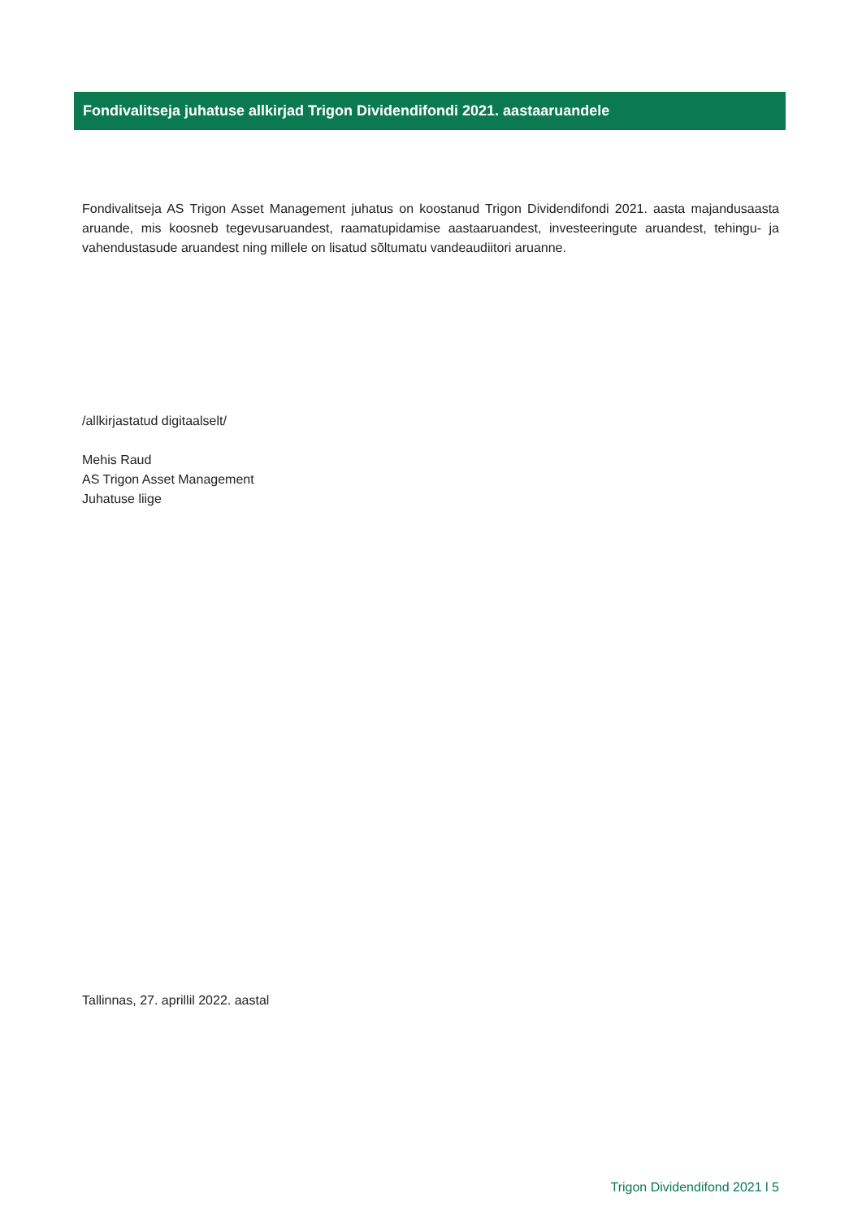Fondivalitseja juhatuse allkirjad Trigon Dividendifondi 2021. aastaaruandele
Fondivalitseja AS Trigon Asset Management juhatus on koostanud Trigon Dividendifondi 2021. aasta majandusaasta aruande, mis koosneb tegevusaruandest, raamatupidamise aastaaruandest, investeeringute aruandest, tehingu- ja vahendustasude aruandest ning millele on lisatud sõltumatu vandeaudiitori aruanne.
/allkirjastatud digitaalselt/
Mehis Raud
AS Trigon Asset Management
Juhatuse liige
Tallinnas, 27. aprillil 2022. aastal
Trigon Dividendifond 2021 l 5